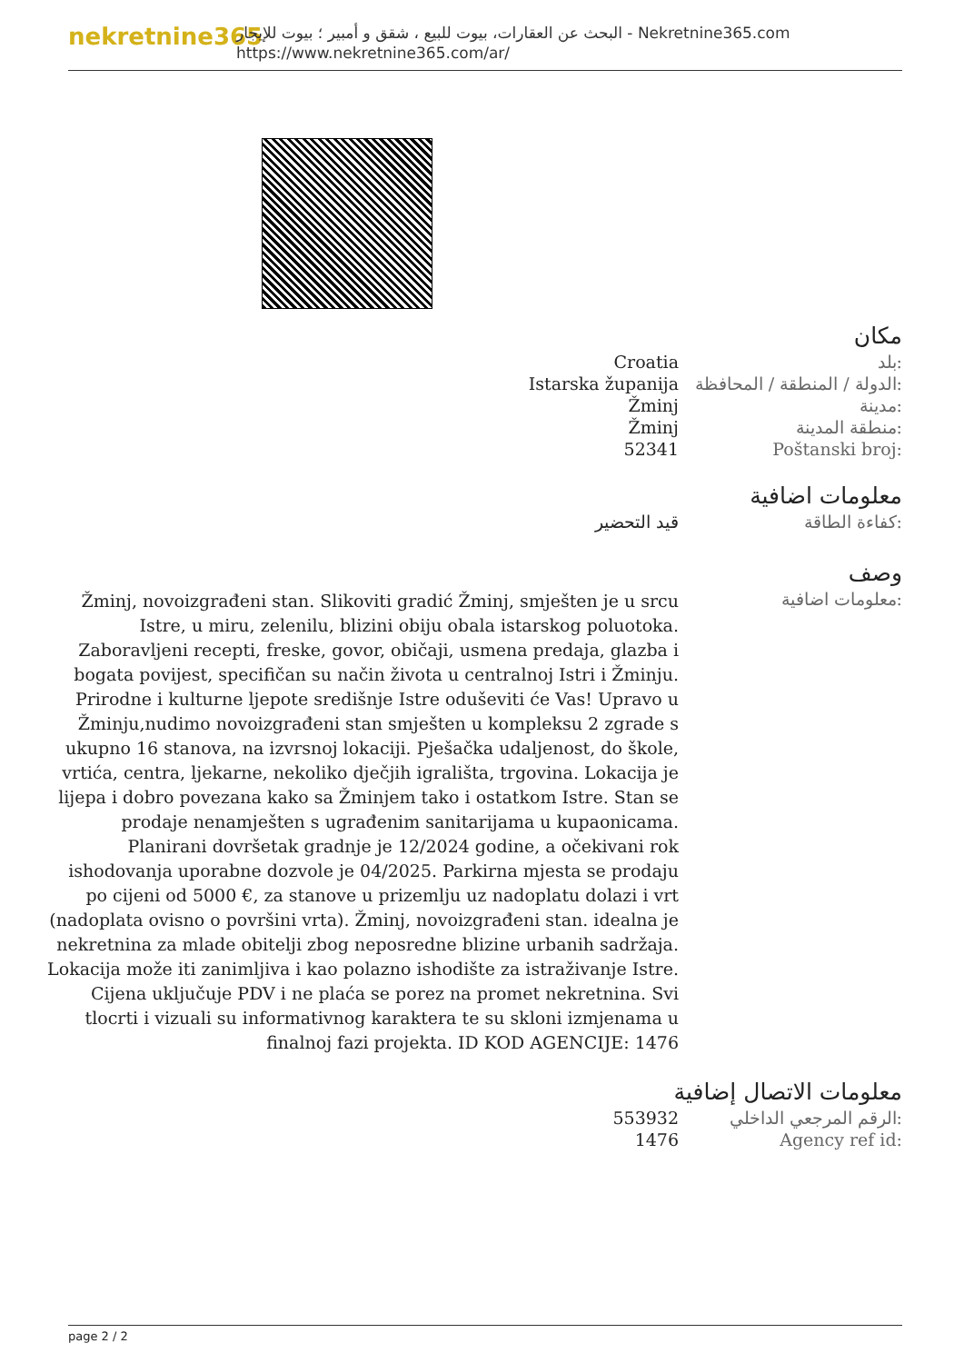nekretnine365
البحث عن العقارات، بيوت للبيع ، شقق و أمبير ؛ بيوت للإيجار - Nekretnine365.com
https://www.nekretnine365.com/ar/
مكان
| Croatia | بلد: |
| Istarska županija | الدولة / المنطقة / المحافظة: |
| Žminj | مدينة: |
| Žminj | منطقة المدينة: |
| 52341 | Poštanski broj: |
معلومات اضافية
| قيد التحضير | كفاءة الطاقة: |
وصف
| Žminj, novoizgrađeni stan. Slikoviti gradić Žminj, smješten je u srcu Istre, u miru, zelenilu, blizini obiju obala istarskog poluotoka. Zaboravljeni recepti, freske, govor, običaji, usmena predaja, glazba i bogata povijest, specifičan su način života u centralnoj Istri i Žminju. Prirodne i kulturne ljepote središnje Istre oduševiti će Vas! Upravo u Žminju,nudimo novoizgrađeni stan smješten u kompleksu 2 zgrade s ukupno 16 stanova, na izvrsnoj lokaciji. Pješačka udaljenost, do škole, vrtića, centra, ljekarne, nekoliko dječjih igrališta, trgovina. Lokacija je lijepa i dobro povezana kako sa Žminjem tako i ostatkom Istre. Stan se prodaje nenamješten s ugrađenim sanitarijama u kupaonicama. Planirani dovršetak gradnje je 12/2024 godine, a očekivani rok ishodovanja uporabne dozvole je 04/2025. Parkirna mjesta se prodaju po cijeni od 5000 €, za stanove u prizemlju uz nadoplatu dolazi i vrt (nadoplata ovisno o površini vrta). Žminj, novoizgrađeni stan. idealna je nekretnina za mlade obitelji zbog neposredne blizine urbanih sadržaja. Lokacija može iti zanimljiva i kao polazno ishodište za istraživanje Istre. Cijena uključuje PDV i ne plaća se porez na promet nekretnina. Svi tlocrti i vizuali su informativnog karaktera te su skloni izmjenama u finalnoj fazi projekta. ID KOD AGENCIJE: 1476 | معلومات اضافية: |
معلومات الاتصال إضافية
| 553932 | الرقم المرجعي الداخلي: |
| 1476 | Agency ref id: |
page 2 / 2